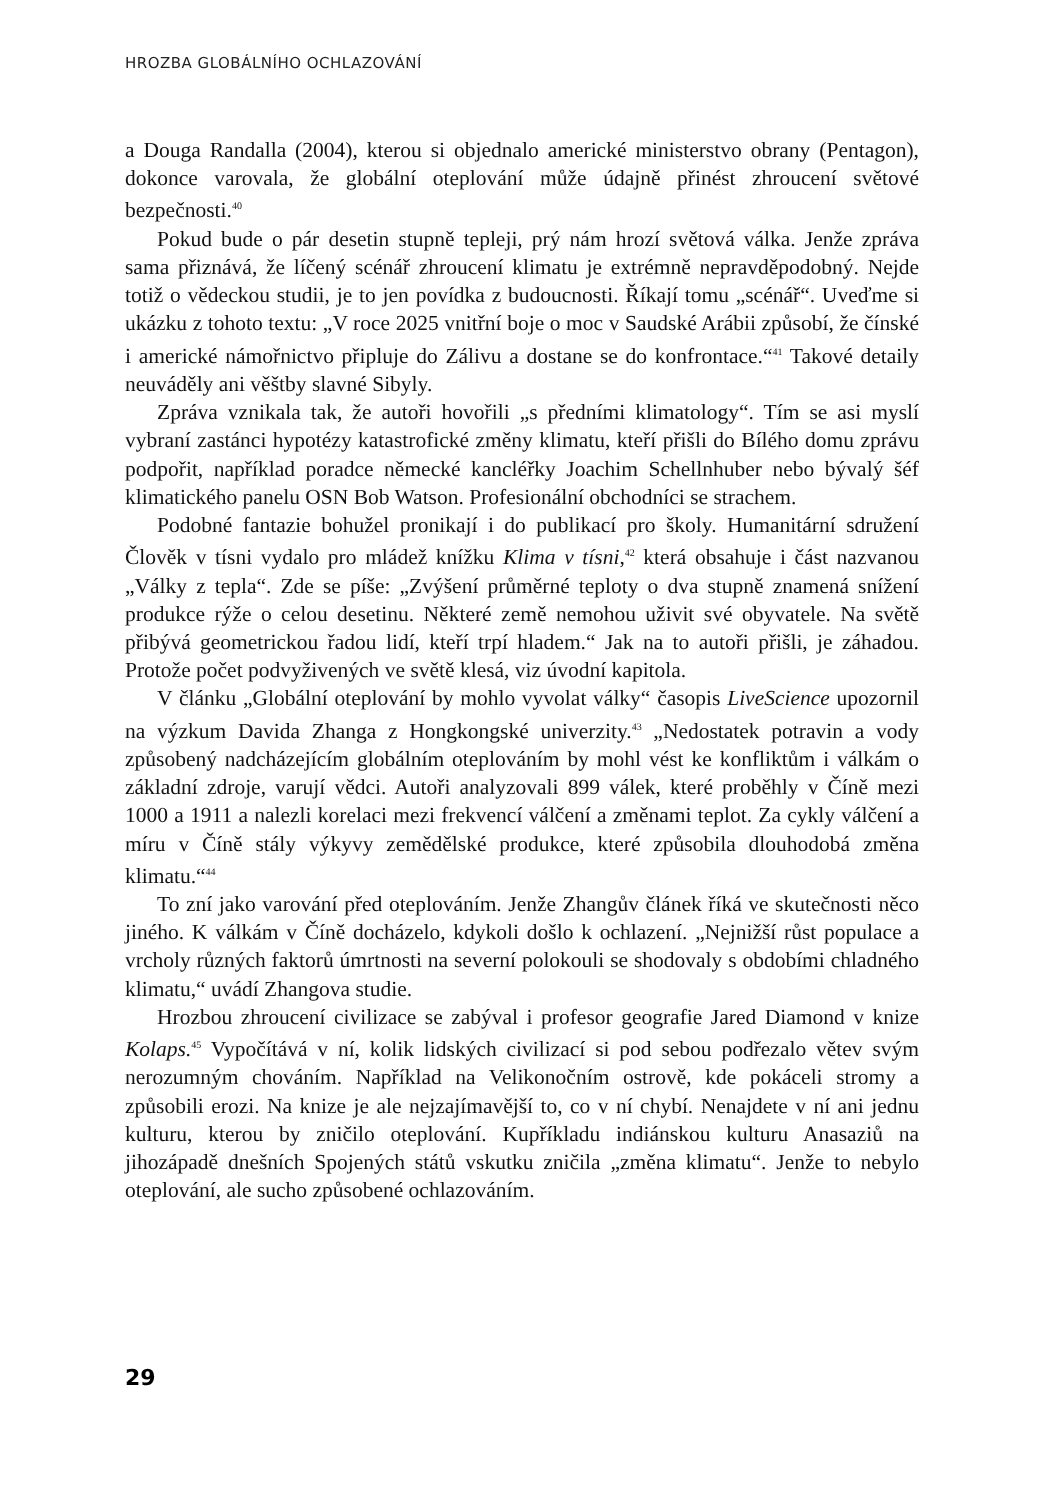HROZBA GLOBÁLNÍHO OCHLAZOVÁNÍ
a Douga Randalla (2004), kterou si objednalo americké ministerstvo obrany (Pentagon), dokonce varovala, že globální oteplování může údajně přinést zhroucení světové bezpečnosti.<sup>40</sup>
Pokud bude o pár desetin stupně tepleji, prý nám hrozí světová válka. Jenže zpráva sama přiznává, že líčený scénář zhroucení klimatu je extrémně nepravděpodobný. Nejde totiž o vědeckou studii, je to jen povídka z budoucnosti. Říkají tomu „scénář“. Uveďme si ukázku z tohoto textu: „V roce 2025 vnitřní boje o moc v Saudské Arábii způsobí, že čínské i americké námořnictvo připluje do Zálivu a dostane se do konfrontace.“<sup>41</sup> Takové detaily neuváděly ani věštby slavné Sibyly.
Zpráva vznikala tak, že autoři hovořili „s předními klimatology“. Tím se asi myslí vybraní zastánci hypotézy katastrofické změny klimatu, kteří přišli do Bílého domu zprávu podpořit, například poradce německé kancléřky Joachim Schellnhuber nebo bývalý šéf klimatického panelu OSN Bob Watson. Profesionální obchodníci se strachem.
Podobné fantazie bohužel pronikají i do publikací pro školy. Humanitární sdružení Člověk v tísni vydalo pro mládež knížku Klima v tísni,<sup>42</sup> která obsahuje i část nazvanou „Války z tepla“. Zde se píše: „Zvýšení průměrné teploty o dva stupně znamená snížení produkce rýže o celou desetinu. Některé země nemohou uživit své obyvatele. Na světě přibývá geometrickou řadou lidí, kteří trpí hladem.“ Jak na to autoři přišli, je záhadou. Protože počet podvyživených ve světě klesá, viz úvodní kapitola.
V článku „Globální oteplování by mohlo vyvolat války“ časopis LiveScience upozornil na výzkum Davida Zhanga z Hongkongské univerzity.<sup>43</sup> „Nedostatek potravin a vody způsobený nadcházejícím globálním oteplováním by mohl vést ke konfliktům i válkám o základní zdroje, varují vědci. Autoři analyzovali 899 válek, které proběhly v Číně mezi 1000 a 1911 a nalezli korelaci mezi frekvencí válčení a změnami teplot. Za cykly válčení a míru v Číně stály výkyvy zemědělské produkce, které způsobila dlouhodobá změna klimatu.“<sup>44</sup>
To zní jako varování před oteplováním. Jenže Zhangův článek říká ve skutečnosti něco jiného. K válkám v Číně docházelo, kdykoli došlo k ochlazení. „Nejnižší růst populace a vrcholy různých faktorů úmrtnosti na severní polokouli se shodovaly s obdobími chladného klimatu,“ uvádí Zhangova studie.
Hrozbou zhroucení civilizace se zabýval i profesor geografie Jared Diamond v knize Kolaps.<sup>45</sup> Vypočítává v ní, kolik lidských civilizací si pod sebou podřezalo větev svým nerozumným chováním. Například na Velikonočním ostrově, kde pokáceli stromy a způsobili erozi. Na knize je ale nejzajímavější to, co v ní chybí. Nenajdete v ní ani jednu kulturu, kterou by zničilo oteplování. Kupříkladu indiánskou kulturu Anasaziů na jihozápadě dnešních Spojených států vskutku zničila „změna klimatu“. Jenže to nebylo oteplování, ale sucho způsobené ochlazováním.
29